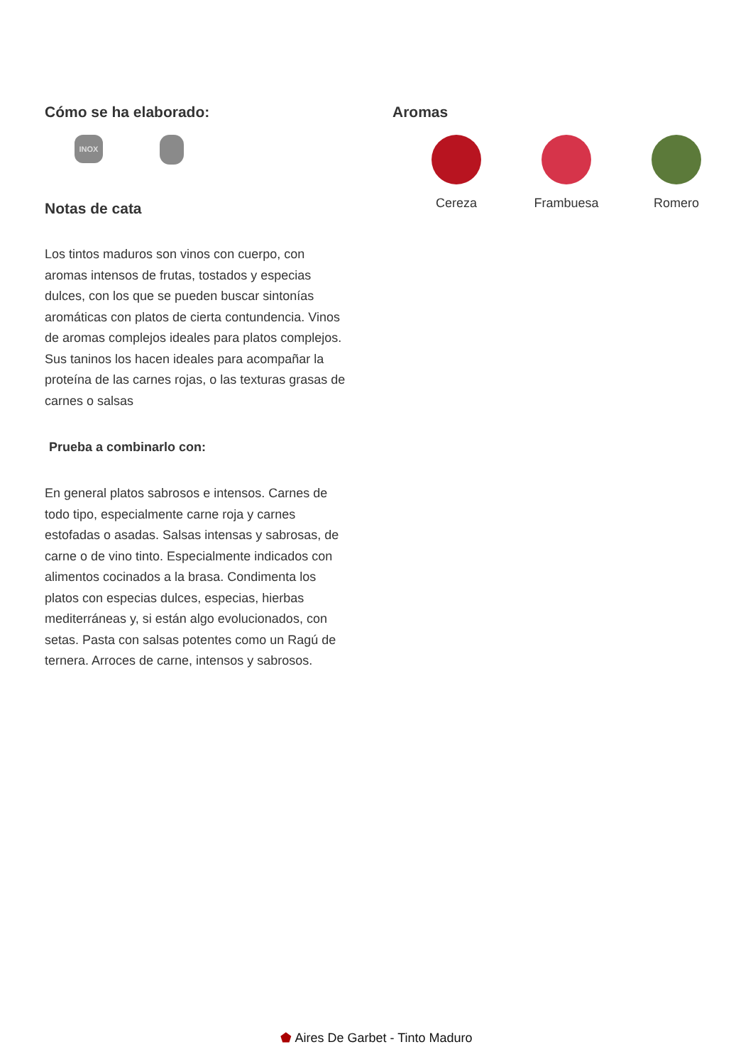Cómo se ha elaborado:
INOX
Notas de cata
Los tintos maduros son vinos con cuerpo, con aromas intensos de frutas, tostados y especias dulces, con los que se pueden buscar sintonías aromáticas con platos de cierta contundencia. Vinos de aromas complejos ideales para platos complejos. Sus taninos los hacen ideales para acompañar la proteína de las carnes rojas, o las texturas grasas de carnes o salsas
Prueba a combinarlo con:
En general platos sabrosos e intensos. Carnes de todo tipo, especialmente carne roja y carnes estofadas o asadas. Salsas intensas y sabrosas, de carne o de vino tinto. Especialmente indicados con alimentos cocinados a la brasa. Condimenta los platos con especias dulces, especias, hierbas mediterráneas y, si están algo evolucionados, con setas. Pasta con salsas potentes como un Ragú de ternera. Arroces de carne, intensos y sabrosos.
Aromas
Cereza Frambuesa Romero
⬟ Aires De Garbet - Tinto Maduro